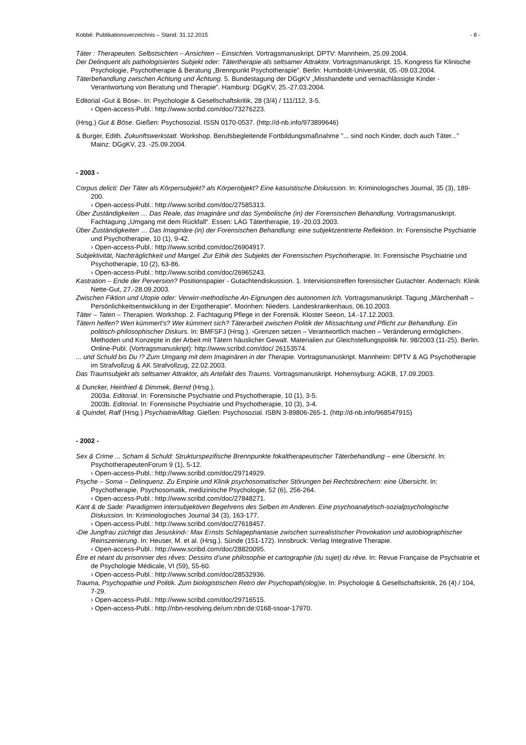Kobbé: Publikationsverzeichnis – Stand: 31.12.2015 - 8 -
Täter : Therapeuten. Selbstsichten – Ansichten – Einsichten. Vortragsmanuskript. DPTV: Mannheim, 25.09.2004.
Der Delinquent als pathologisiertes Subjekt oder: Tätertherapie als seltsamer Attraktor. Vortragsmanuskript. 15. Kongress für Klinische Psychologie, Psychotherapie & Beratung „Brennpunkt Psychotherapie”. Berlin: Humboldt-Universität, 05.-09.03.2004.
Täterbehandlung zwischen Achtung und Ächtung. 5. Bundestagung der DGgKV „Misshandelte und vernachlässigte Kinder - Verantwortung von Beratung und Therapie”. Hamburg: DGgKV, 25.-27.03.2004.
Editorial ›Gut & Böse‹. In: Psychologie & Gesellschaftskritik, 28 (3/4) / 111/112, 3-5.
› Open-access-Publ.: http://www.scribd.com/doc/73276223.
(Hrsg.) Gut & Böse. Gießen: Psychosozial. ISSN 0170-0537. (http://d-nb.info/973899646)
& Burger, Edith. Zukunftswerkstatt. Workshop. Berufsbegleitende Fortbildungsmaßnahme "... sind noch Kinder, doch auch Täter..." Mainz: DGgKV, 23. -25.09.2004.
- 2003 -
Corpus delicti: Der Täter als Körpersubjekt? als Körperobjekt? Eine kasuistische Diskussion. In: Kriminologisches Journal, 35 (3), 189-200.
› Open-access-Publ.: http://www.scribd.com/doc/27585313.
Über Zuständigkeiten … Das Reale, das Imaginäre und das Symbolische (in) der Forensischen Behandlung. Vortragsmanuskript. Fachtagung „Umgang mit dem Rückfall“. Essen: LAG Tätertherapie, 19.-20.03.2003.
Über Zuständigkeiten … Das Imaginäre (in) der Forensischen Behandlung: eine subjektzentrierte Reflektion. In: Forensische Psychiatrie und Psychotherapie, 10 (1), 9-42.
› Open-access-Publ.: http://www.scribd.com/doc/26904917.
Subjektivität, Nachträglichkeit und Mangel. Zur Ethik des Subjekts der Forensischen Psychotherapie. In: Forensische Psychiatrie und Psychotherapie, 10 (2), 63-86.
› Open-access-Publ.: http://www.scribd.com/doc/26965243.
Kastration – Ende der Perversion? Positionspapier - Gutachtendiskussion. 1. Intervisionstreffen forensischer Gutachter. Andernach: Klinik Nette-Gut, 27.-28.09.2003.
Zwischen Fiktion und Utopie oder: Verwirr-methodische An-Eignungen des autonomen Ich. Vortragsmanuskript. Tagung „Märchenhaft – Persönlichkeitsentwicklung in der Ergotherapie“. Morinhen: Nieders. Landeskrankenhaus, 06.10.2003.
Täter – Taten – Therapien. Workshop. 2. Fachtagung Pflege in der Forensik. Kloster Seeon, 14.-17.12.2003.
Tätern helfen? Wen kümmert’s? Wer kümmert sich? Täterarbeit zwischen Politik der Missachtung und Pflicht zur Behandlung. Ein politisch-philosophischer Diskurs. In: BMFSFJ (Hrsg.). ›Grenzen setzen – Verantwortlich machen – Veränderung ermöglichen‹. Methoden und Konzepte in der Arbeit mit Tätern häuslicher Gewalt. Materialien zur Gleichstellungspolitik Nr. 98/2003 (11-25). Berlin. Online-Publ. (Vortragsmanuskript): http://www.scribd.com/doc/ 26153574.
... und Schuld bis Du !? Zum Umgang mit dem Imaginären in der Therapie. Vortragsmanuskript. Mannheim: DPTV & AG Psychotherapie im Strafvollzug & AK Strafvollzug, 22.02.2003.
Das Traumsubjekt als seltsamer Attraktor, als Artefakt des Traums. Vortragsmanuskript. Hohensyburg: AGKB, 17.09.2003.
& Duncker, Heinfried & Dimmek, Bernd (Hrsg.).
2003a. Editorial. In: Forensische Psychiatrie und Psychotherapie, 10 (1), 3-5.
2003b. Editorial. In: Forensische Psychiatrie und Psychotherapie, 10 (3), 3-4.
& Quindel, Ralf (Hrsg.) PsychiatrieAlltag. Gießen: Psychosozial. ISBN 3-89806-265-1. (http://d-nb.info/968547915)
- 2002 -
Sex & Crime ... Scham & Schuld: Strukturspezifische Brennpunkte fokaltherapeutischer Täterbehandlung – eine Übersicht. In: PsychotherapeutenForum 9 (1), 5-12.
› Open-access-Publ.: http://www.scribd.com/doc/29714929.
Psyche – Soma – Delinquenz. Zu Empirie und Klinik psychosomatischer Störungen bei Rechtsbrechern: eine Übersicht. In: Psychotherapie, Psychosomatik, medizinische Psychologie, 52 (6), 256-264.
› Open-access-Publ.: http://www.scribd.com/doc/27848271.
Kant & de Sade: Paradigmen intersubjektiven Begehrens des Selben im Anderen. Eine psychoanalytisch-sozialpsychologische Diskussion. In: Kriminologisches Journal 34 (3), 163-177.
› Open-access-Publ.: http://www.scribd.com/doc/27618457.
›Die Jungfrau züchtigt das Jesuskind‹: Max Ernsts Schlagephantasie zwischen surrealistischer Provokation und autobiographischer Reinszenierung. In: Heuser, M. et al. (Hrsg.). Sünde (151-172). Innsbruck: Verlag Integrative Therapie.
› Open-access-Publ.: http://www.scribd.com/doc/28820095.
Être et néant du prisonnier des rêves: Dessins d’une philosophie et cartographie (du sujet) du rêve. In: Revue Française de Psychiatrie et de Psychologie Médicale, VI (59), 55-60.
› Open-access-Publ.: http://www.scribd.com/doc/28532936.
Trauma, Psychopathie und Politik. Zum biologistischen Retro der Psychopath(olog)ie. In: Psychologie & Gesellschaftskritik, 26 (4) / 104, 7-29.
› Open-access-Publ.: http://www.scribd.com/doc/29716515.
› Open-access-Publ.: http://nbn-resolving.de/urn:nbn:de:0168-ssoar-17970.